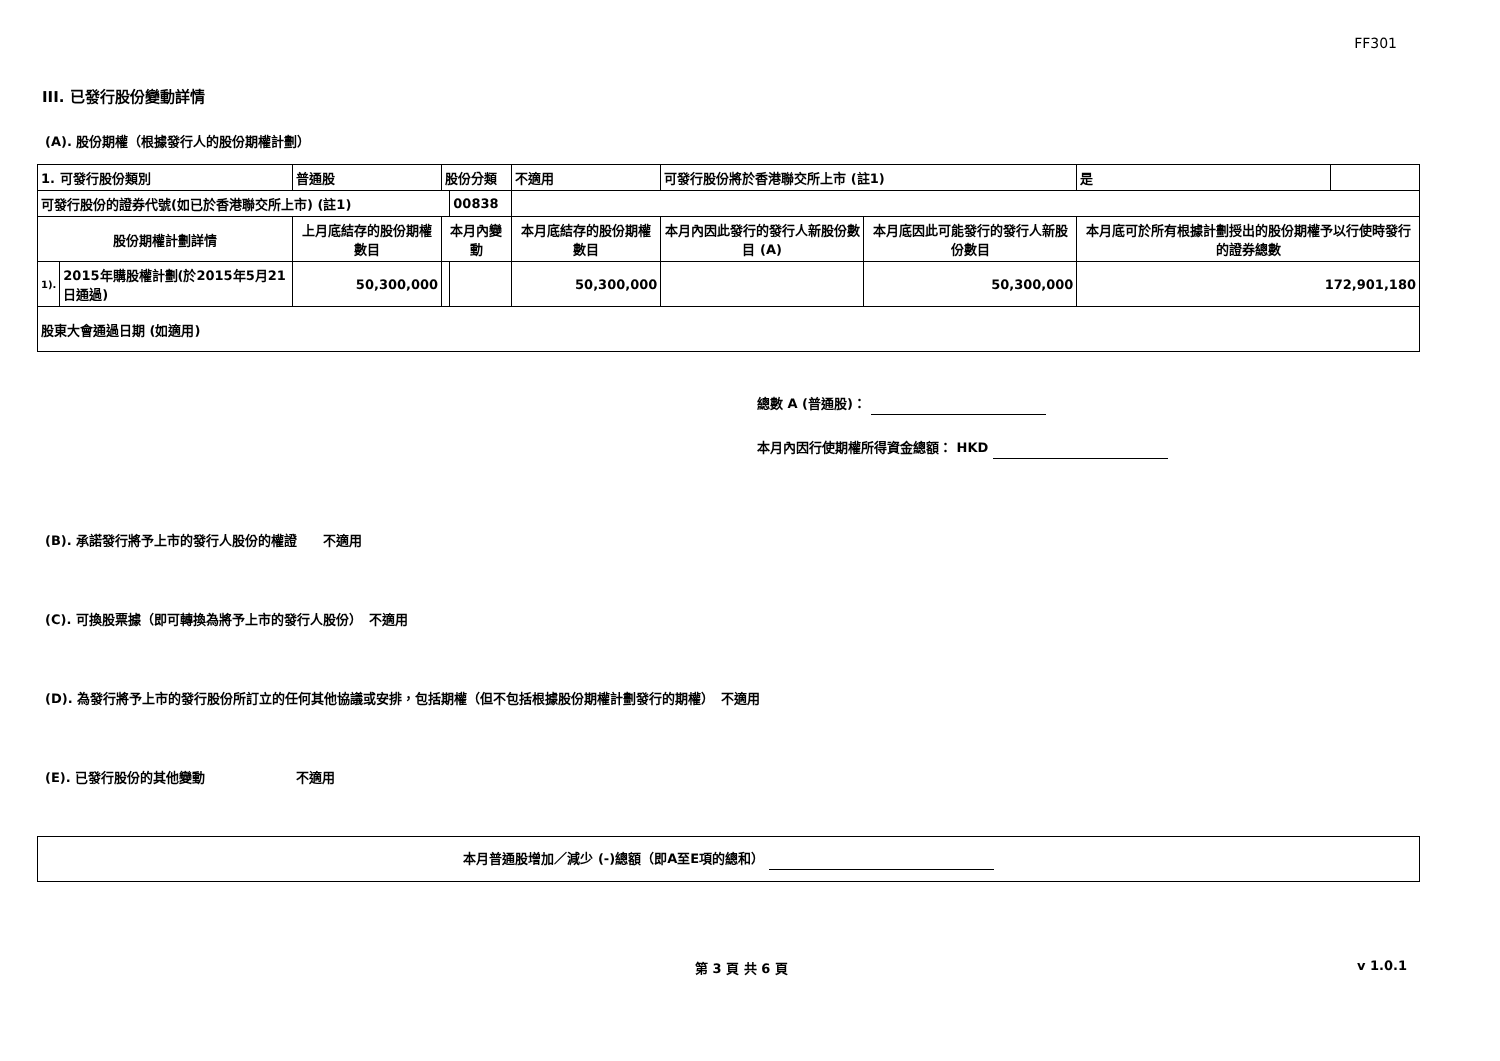FF301
III. 已發行股份變動詳情
(A). 股份期權（根據發行人的股份期權計劃）
| 1. 可發行股份類別 | | 普通股 | 股份分類 | | 不適用 | 可發行股份將於香港聯交所上市 (註1) | | 是 | |
| 可發行股份的證券代號(如已於香港聯交所上市) (註1) | | | | 00838 | | | | | |
| 股份期權計劃詳情 | | 上月底結存的股份期權數目 | 本月內變動 | | 本月底結存的股份期權數目 | 本月內因此發行的發行人新股份數目 (A) | 本月底因此可能發行的發行人新股份數目 | 本月底可於所有根據計劃授出的股份期權予以行使時發行的證券總數 | |
| 1). | 2015年購股權計劃(於2015年5月21日通過) | 50,300,000 | | | 50,300,000 | | 50,300,000 | 172,901,180 | |
| 股東大會通過日期 (如適用) | | | | | | | | | |
總數 A (普通股)：
本月內因行使期權所得資金總額： HKD
(B). 承諾發行將予上市的發行人股份的權證　　不適用
(C). 可換股票據（即可轉換為將予上市的發行人股份）　不適用
(D). 為發行將予上市的發行股份所訂立的任何其他協議或安排，包括期權（但不包括根據股份期權計劃發行的期權）　不適用
(E). 已發行股份的其他變動　　　　　　　不適用
本月普通股增加／減少 (-)總額（即A至E項的總和）
第 3 頁 共 6 頁 v 1.0.1